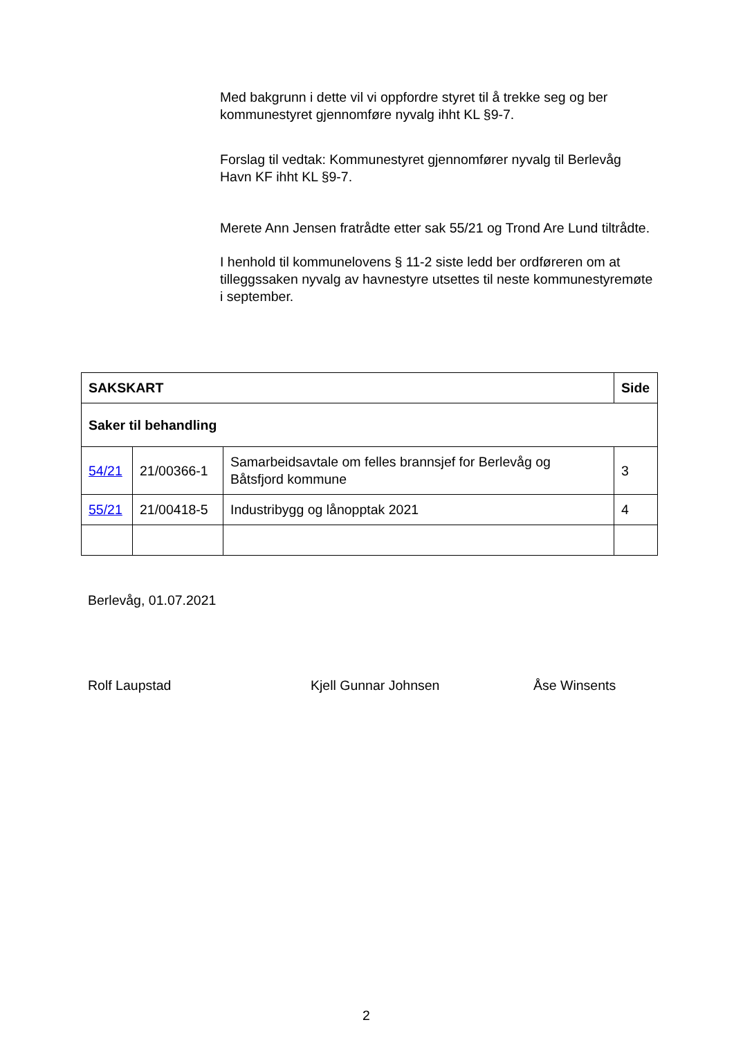Med bakgrunn i dette vil vi oppfordre styret til å trekke seg og ber kommunestyret gjennomføre nyvalg ihht KL §9-7.
Forslag til vedtak: Kommunestyret gjennomfører nyvalg til Berlevåg Havn KF ihht KL §9-7.
Merete Ann Jensen fratrådte etter sak 55/21 og Trond Are Lund tiltrådte.
I henhold til kommunelovens § 11-2 siste ledd ber ordføreren om at tilleggssaken nyvalg av havnestyre utsettes til neste kommunestyremøte i september.
| SAKSKART | | | Side |
| --- | --- | --- | --- |
| Saker til behandling | | | |
| 54/21 | 21/00366-1 | Samarbeidsavtale om felles brannsjef for Berlevåg og Båtsfjord kommune | 3 |
| 55/21 | 21/00418-5 | Industribygg og lånopptak 2021 | 4 |
Berlevåg, 01.07.2021
Rolf Laupstad Kjell Gunnar Johnsen Åse Winsents
2